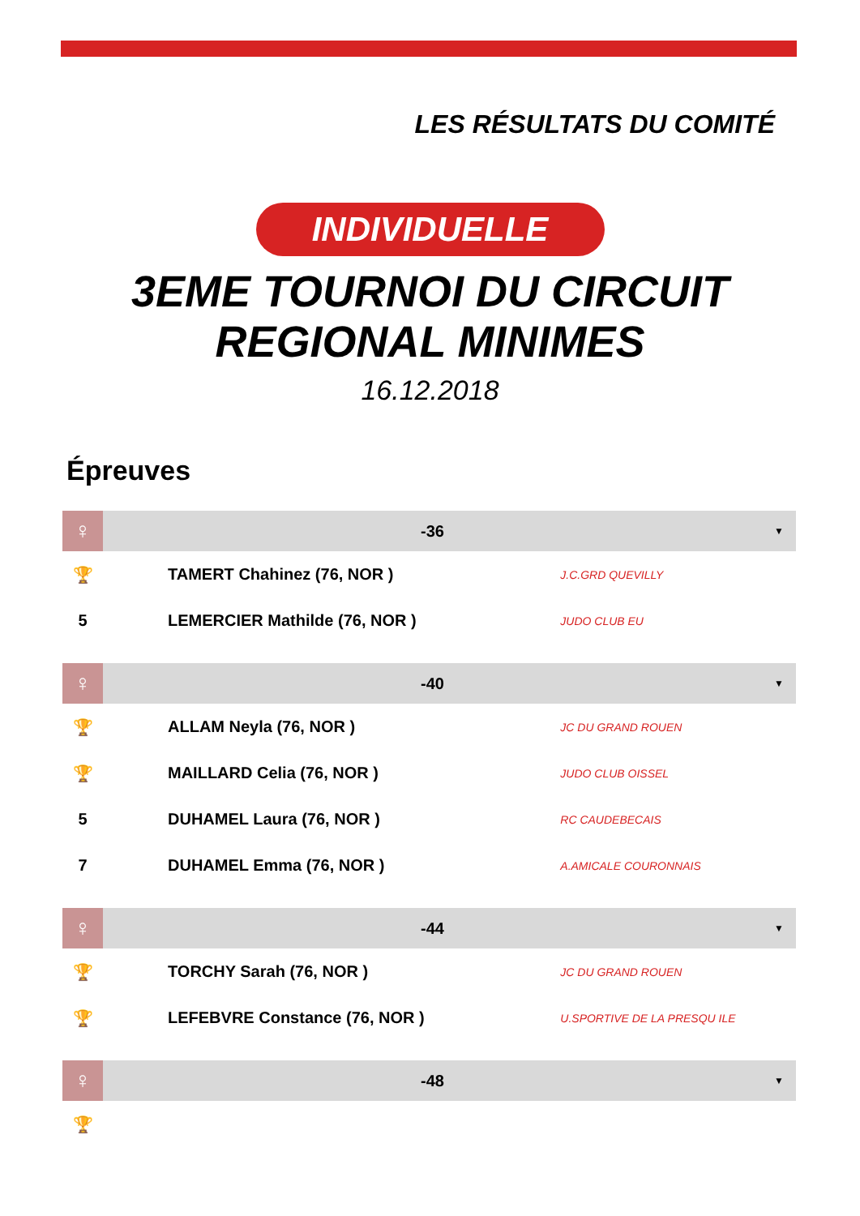LES RÉSULTATS DU COMITÉ
INDIVIDUELLE
3EME TOURNOI DU CIRCUIT
REGIONAL MINIMES
16.12.2018
Épreuves
| ♀ | -36 | | ▼ |
| 🏆 | TAMERT Chahinez (76, NOR ) | J.C.GRD QUEVILLY | |
| 5 | LEMERCIER Mathilde (76, NOR ) | JUDO CLUB EU | |
| ♀ | -40 | | ▼ |
| 🏆 | ALLAM Neyla (76, NOR ) | JC DU GRAND ROUEN | |
| 🏆 | MAILLARD Celia (76, NOR ) | JUDO CLUB OISSEL | |
| 5 | DUHAMEL Laura (76, NOR ) | RC CAUDEBECAIS | |
| 7 | DUHAMEL Emma (76, NOR ) | A.AMICALE COURONNAIS | |
| ♀ | -44 | | ▼ |
| 🏆 | TORCHY Sarah (76, NOR ) | JC DU GRAND ROUEN | |
| 🏆 | LEFEBVRE Constance (76, NOR ) | U.SPORTIVE DE LA PRESQU ILE | |
| ♀ | -48 | | ▼ |
| 🏆 | | | |